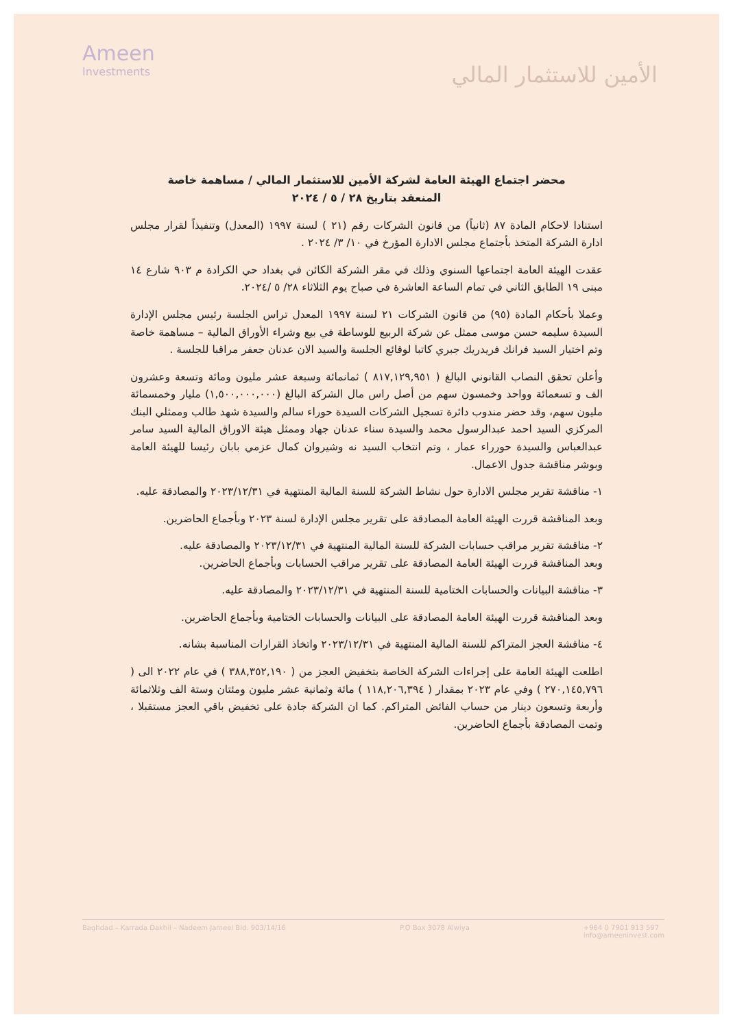Ameen
Investments
الأمين للاستثمار المالي
محضر اجتماع الهيئة العامة لشركة الأمين للاستثمار المالي / مساهمة خاصة
المنعقد بتاريخ ٢٨ / ٥ / ٢٠٢٤
استنادا لاحكام المادة ٨٧ (ثانياً) من قانون الشركات رقم (٢١ ) لسنة ١٩٩٧ (المعدل) وتنفيذاً لقرار مجلس ادارة الشركة المتخذ بأجتماع مجلس الادارة المؤرخ في ١٠/ ٣/ ٢٠٢٤ .
عقدت الهيئة العامة اجتماعها السنوي وذلك في مقر الشركة الكائن في بغداد حي الكرادة م ٩٠٣ شارع ١٤ مبنى ١٩ الطابق الثاني في تمام الساعة العاشرة في صباح يوم الثلاثاء ٢٨/ ٥ /٢٠٢٤.
وعملا بأحكام المادة (٩٥) من قانون الشركات ٢١ لسنة ١٩٩٧ المعدل تراس الجلسة رئيس مجلس الإدارة السيدة سليمه حسن موسى ممثل عن شركة الربيع للوساطة في بيع وشراء الأوراق المالية – مساهمة خاصة وتم اختيار السيد فرانك فريدريك جبري كاتبا لوقائع الجلسة والسيد الان عدنان جعفر مراقبا للجلسة .
وأعلن تحقق النصاب القانوني البالغ ( ٨١٧,١٢٩,٩٥١ ) ثمانمائة وسبعة عشر مليون ومائة وتسعة وعشرون الف و تسعمائة وواحد وخمسون سهم من أصل راس مال الشركة البالغ (١,٥٠٠,٠٠٠,٠٠٠) مليار وخمسمائة مليون سهم، وقد حضر مندوب دائرة تسجيل الشركات السيدة حوراء سالم والسيدة شهد طالب وممثلي البنك المركزي السيد احمد عبدالرسول محمد والسيدة سناء عدنان جهاد وممثل هيئة الاوراق المالية السيد سامر عبدالعباس والسيدة حورراء عمار ، وتم انتخاب السيد نه وشيروان كمال عزمي بابان رئيسا للهيئة العامة وبوشر مناقشة جدول الاعمال.
١- مناقشة تقرير مجلس الادارة حول نشاط الشركة للسنة المالية المنتهية في ٢٠٢٣/١٢/٣١ والمصادقة عليه.
وبعد المناقشة قررت الهيئة العامة المصادقة على تقرير مجلس الإدارة لسنة ٢٠٢٣ وبأجماع الحاضرين.
٢- مناقشة تقرير مراقب حسابات الشركة للسنة المالية المنتهية في ٢٠٢٣/١٢/٣١ والمصادقة عليه.
وبعد المناقشة قررت الهيئة العامة المصادقة على تقرير مراقب الحسابات وبأجماع الحاضرين.
٣- مناقشة البيانات والحسابات الختامية للسنة المنتهية في ٢٠٢٣/١٢/٣١ والمصادقة عليه.
وبعد المناقشة قررت الهيئة العامة المصادقة على البيانات والحسابات الختامية وبأجماع الحاضرين.
٤- مناقشة العجز المتراكم للسنة المالية المنتهية في ٢٠٢٣/١٢/٣١ واتخاذ القرارات المناسبة بشانه.
اطلعت الهيئة العامة على إجراءات الشركة الخاصة بتخفيض العجز من ( ٣٨٨,٣٥٢,١٩٠ ) في عام ٢٠٢٢ الى ( ٢٧٠,١٤٥,٧٩٦ ) وفي عام ٢٠٢٣ بمقدار ( ١١٨,٢٠٦,٣٩٤ ) مائة وثمانية عشر مليون ومئتان وستة الف وثلاثمائة وأربعة وتسعون دينار من حساب الفائض المتراكم. كما ان الشركة جادة على تخفيض باقي العجز مستقبلا ، وتمت المصادقة بأجماع الحاضرين.
Baghdad – Karrada Dakhil – Nadeem Jameel Bld. 903/14/16
P.O Box 3078 Alwiya +964 0 7901 913 597
info@ameeninvest.com